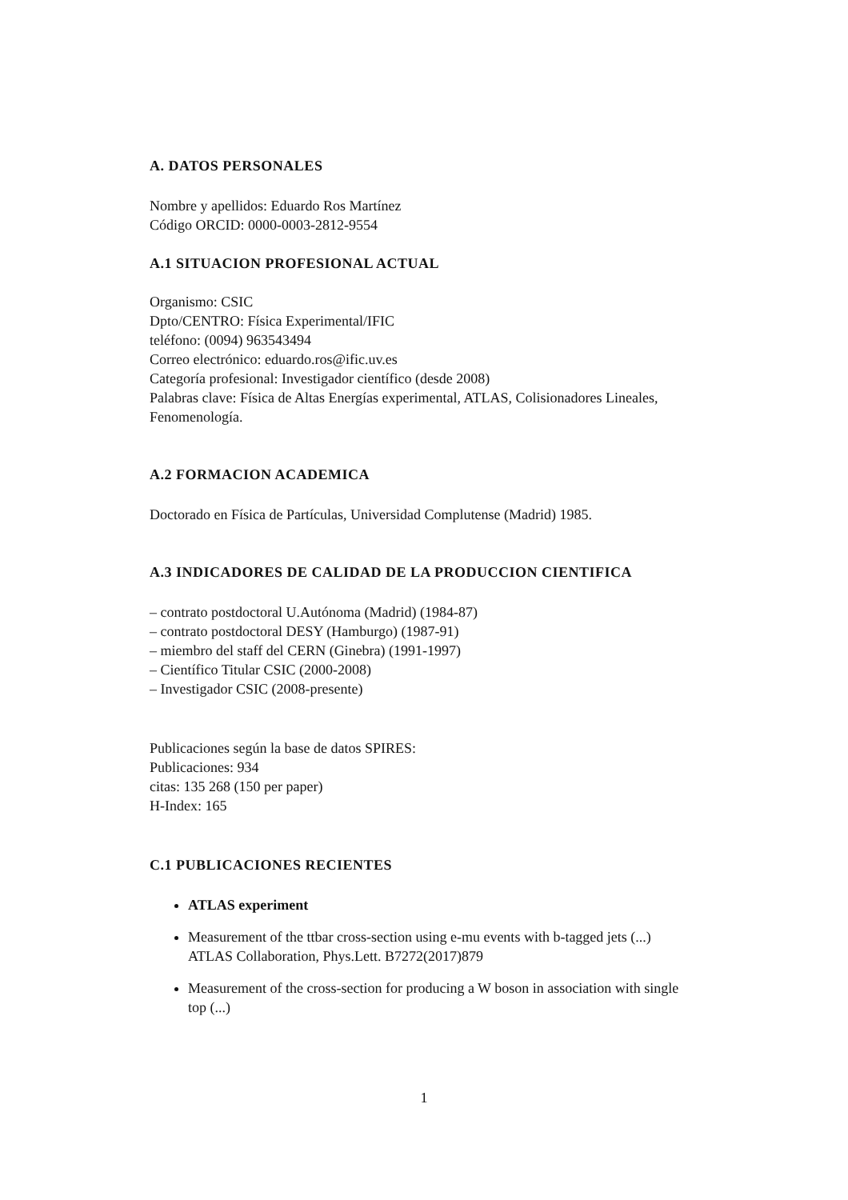A. DATOS PERSONALES
Nombre y apellidos: Eduardo Ros Martínez
Código ORCID: 0000-0003-2812-9554
A.1 SITUACION PROFESIONAL ACTUAL
Organismo: CSIC
Dpto/CENTRO: Física Experimental/IFIC
teléfono: (0094) 963543494
Correo electrónico: eduardo.ros@ific.uv.es
Categoría profesional: Investigador científico (desde 2008)
Palabras clave: Física de Altas Energías experimental, ATLAS, Colisionadores Lineales, Fenomenología.
A.2 FORMACION ACADEMICA
Doctorado en Física de Partículas, Universidad Complutense (Madrid) 1985.
A.3 INDICADORES DE CALIDAD DE LA PRODUCCION CIENTIFICA
– contrato postdoctoral U.Autónoma (Madrid) (1984-87)
– contrato postdoctoral DESY (Hamburgo) (1987-91)
– miembro del staff del CERN (Ginebra) (1991-1997)
– Científico Titular CSIC (2000-2008)
– Investigador CSIC (2008-presente)
Publicaciones según la base de datos SPIRES:
Publicaciones: 934
citas: 135 268 (150 per paper)
H-Index: 165
C.1 PUBLICACIONES RECIENTES
ATLAS experiment
Measurement of the ttbar cross-section using e-mu events with b-tagged jets (...)
ATLAS Collaboration, Phys.Lett. B7272(2017)879
Measurement of the cross-section for producing a W boson in association with single top (...)
1